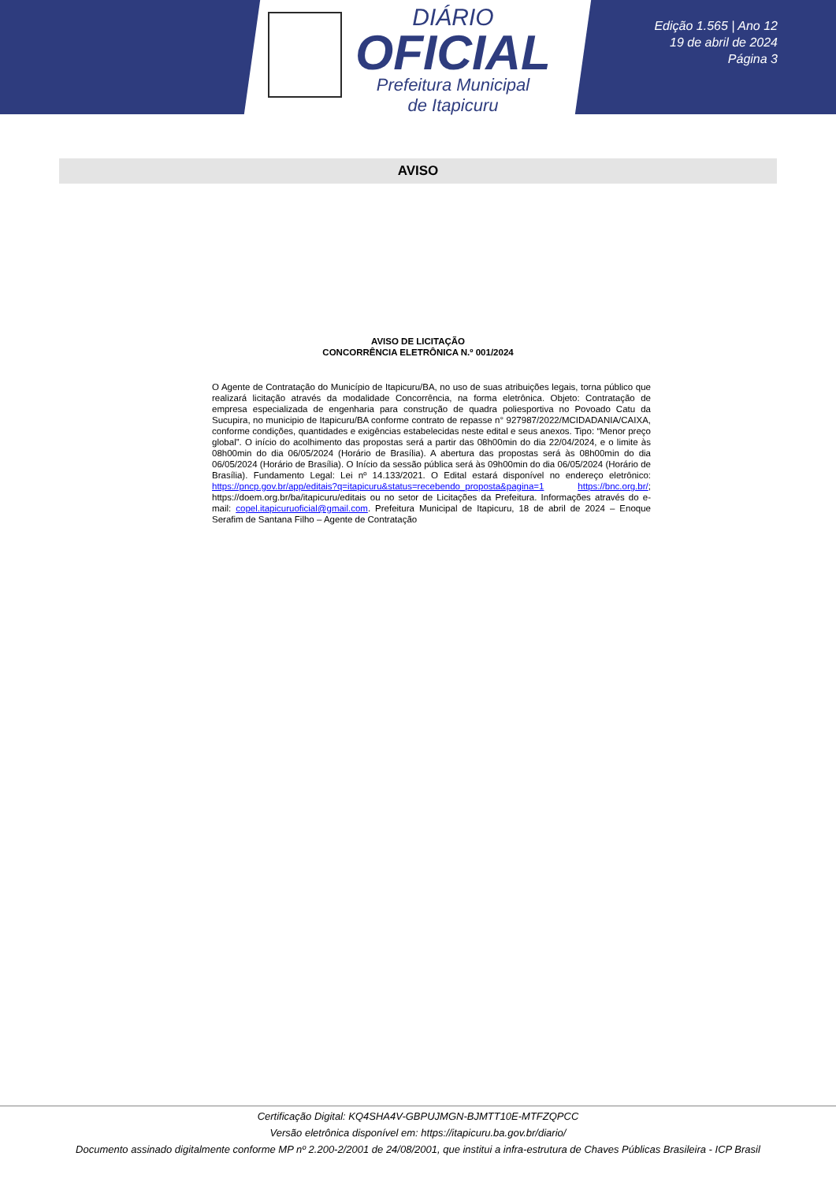DIÁRIO
OFICIAL
Prefeitura Municipal
de Itapicuru
Edição 1.565 | Ano 12
19 de abril de 2024
Página 3
AVISO
AVISO DE LICITAÇÃO
CONCORRÊNCIA ELETRÔNICA N.º 001/2024
O Agente de Contratação do Município de Itapicuru/BA, no uso de suas atribuições legais, torna público que realizará licitação através da modalidade Concorrência, na forma eletrônica. Objeto: Contratação de empresa especializada de engenharia para construção de quadra poliesportiva no Povoado Catu da Sucupira, no municipio de Itapicuru/BA conforme contrato de repasse n° 927987/2022/MCIDADANIA/CAIXA, conforme condições, quantidades e exigências estabelecidas neste edital e seus anexos. Tipo: “Menor preço global”. O início do acolhimento das propostas será a partir das 08h00min do dia 22/04/2024, e o limite às 08h00min do dia 06/05/2024 (Horário de Brasília). A abertura das propostas será às 08h00min do dia 06/05/2024 (Horário de Brasília). O Início da sessão pública será às 09h00min do dia 06/05/2024 (Horário de Brasília). Fundamento Legal: Lei nº 14.133/2021. O Edital estará disponível no endereço eletrônico: https://pncp.gov.br/app/editais?q=itapicuru&status=recebendo_proposta&pagina=1 https://bnc.org.br/; https://doem.org.br/ba/itapicuru/editais ou no setor de Licitações da Prefeitura. Informações através do e-mail: copel.itapicuruoficial@gmail.com. Prefeitura Municipal de Itapicuru, 18 de abril de 2024 – Enoque Serafim de Santana Filho – Agente de Contratação
Certificação Digital: KQ4SHA4V-GBPUJMGN-BJMTT10E-MTFZQPCC
Versão eletrônica disponível em: https://itapicuru.ba.gov.br/diario/
Documento assinado digitalmente conforme MP nº 2.200-2/2001 de 24/08/2001, que institui a infra-estrutura de Chaves Públicas Brasileira - ICP Brasil